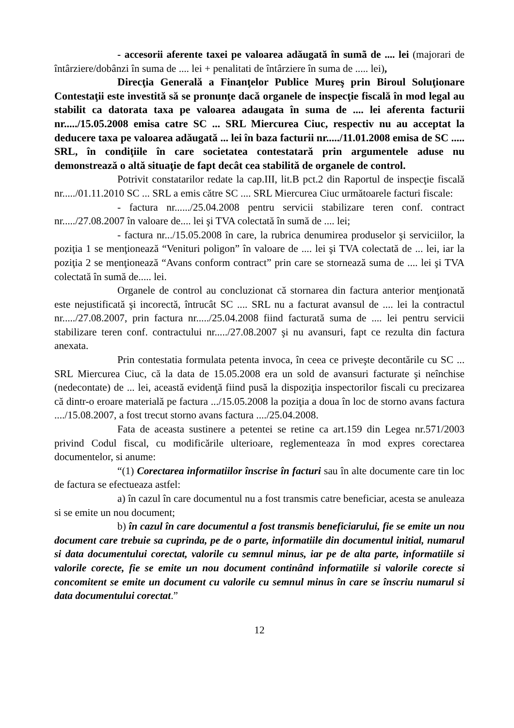- accesorii aferente taxei pe valoarea adăugată în sumã de .... lei (majorari de întârziere/dobânzi în suma de .... lei + penalitati de întârziere în suma de ..... lei),
Direcţia Generală a Finanţelor Publice Mureş prin Biroul Soluţionare Contestaţii este investită să se pronunţe dacă organele de inspecţie fiscală în mod legal au stabilit ca datorata taxa pe valoarea adaugata în suma de .... lei aferenta facturii nr...../15.05.2008 emisa catre SC ... SRL Miercurea Ciuc, respectiv nu au acceptat la deducere taxa pe valoarea adăugată ... lei în baza facturii nr...../11.01.2008 emisa de SC ..... SRL, în condiţiile în care societatea contestatară prin argumentele aduse nu demonstrează o altă situaţie de fapt decât cea stabilită de organele de control.
Potrivit constatarilor redate la cap.III, lit.B pct.2 din Raportul de inspecţie fiscală nr...../01.11.2010 SC ... SRL a emis către SC .... SRL Miercurea Ciuc următoarele facturi fiscale:
- factura nr....../25.04.2008 pentru servicii stabilizare teren conf. contract nr...../27.08.2007 în valoare de.... lei şi TVA colectată în sumă de .... lei;
- factura nr.../15.05.2008 în care, la rubrica denumirea produselor şi serviciilor, la poziţia 1 se menţionează “Venituri poligon” în valoare de .... lei şi TVA colectată de ... lei, iar la poziţia 2 se menţionează “Avans conform contract” prin care se stornează suma de .... lei şi TVA colectată în sumă de..... lei.
Organele de control au concluzionat că stornarea din factura anterior menţionată este nejustificată şi incorectă, întrucât SC .... SRL nu a facturat avansul de .... lei la contractul nr...../27.08.2007, prin factura nr...../25.04.2008 fiind facturată suma de .... lei pentru servicii stabilizare teren conf. contractului nr...../27.08.2007 şi nu avansuri, fapt ce rezulta din factura anexata.
Prin contestatia formulata petenta invoca, în ceea ce priveşte decontările cu SC ... SRL Miercurea Ciuc, că la data de 15.05.2008 era un sold de avansuri facturate şi neînchise (nedecontate) de ... lei, această evidenţă fiind pusă la dispoziţia inspectorilor fiscali cu precizarea că dintr-o eroare materială pe factura .../15.05.2008 la poziţia a doua în loc de storno avans factura ..../15.08.2007, a fost trecut storno avans factura ..../25.04.2008.
Fata de aceasta sustinere a petentei se retine ca art.159 din Legea nr.571/2003 privind Codul fiscal, cu modificările ulterioare, reglementeaza în mod expres corectarea documentelor, si anume:
“(1) Corectarea informatiilor înscrise în facturi sau în alte documente care tin loc de factura se efectueaza astfel:
a) în cazul în care documentul nu a fost transmis catre beneficiar, acesta se anuleaza si se emite un nou document;
b) în cazul în care documentul a fost transmis beneficiarului, fie se emite un nou document care trebuie sa cuprinda, pe de o parte, informatiile din documentul initial, numarul si data documentului corectat, valorile cu semnul minus, iar pe de alta parte, informatiile si valorile corecte, fie se emite un nou document continând informatiile si valorile corecte si concomitent se emite un document cu valorile cu semnul minus în care se înscriu numarul si data documentului corectat.”
12